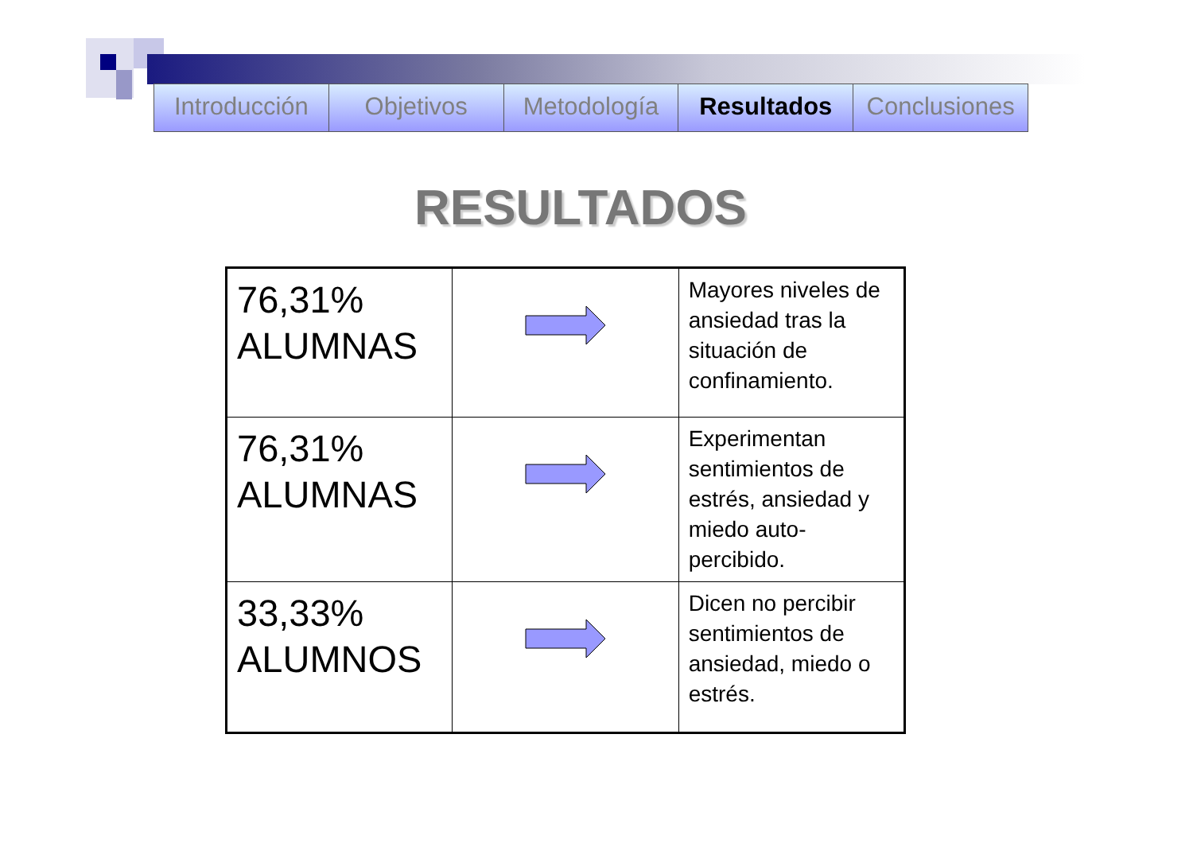Introducción Objetivos Metodología Resultados Conclusiones
RESULTADOS
| 76,31% ALUMNAS | | Mayores niveles de ansiedad tras la situación de confinamiento. |
| 76,31% ALUMNAS | | Experimentan sentimientos de estrés, ansiedad y miedo auto-percibido. |
| 33,33% ALUMNOS | | Dicen no percibir sentimientos de ansiedad, miedo o estrés. |